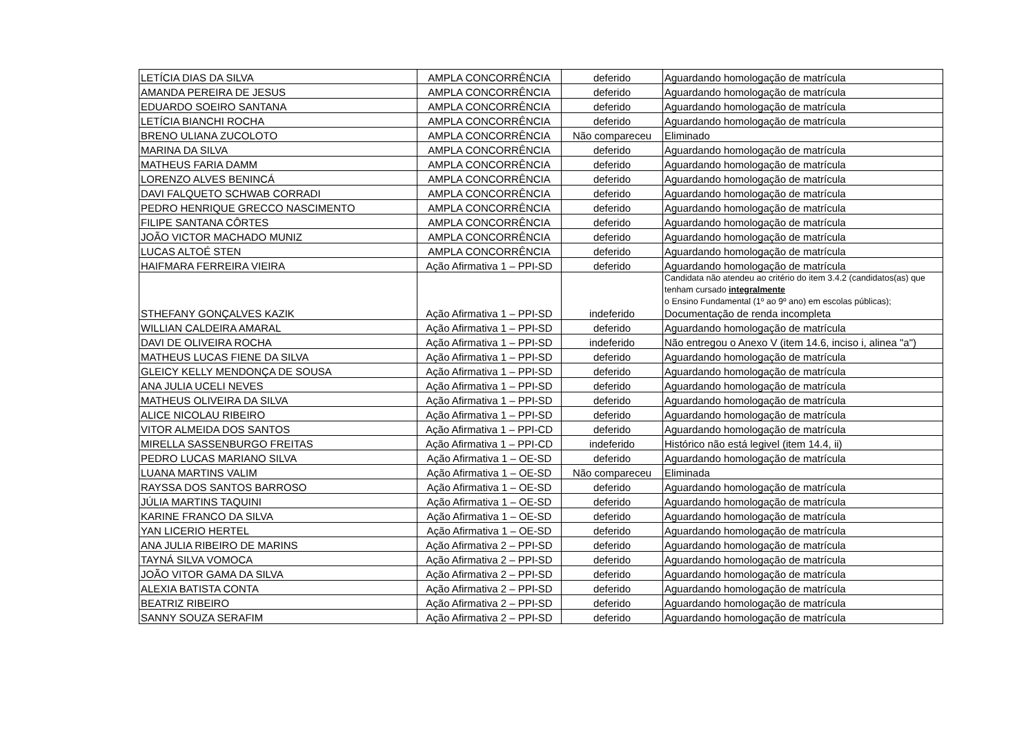| LETÍCIA DIAS DA SILVA | AMPLA CONCORRÊNCIA | deferido | Aguardando homologação de matrícula |
| AMANDA PEREIRA DE JESUS | AMPLA CONCORRÊNCIA | deferido | Aguardando homologação de matrícula |
| EDUARDO SOEIRO SANTANA | AMPLA CONCORRÊNCIA | deferido | Aguardando homologação de matrícula |
| LETÍCIA BIANCHI ROCHA | AMPLA CONCORRÊNCIA | deferido | Aguardando homologação de matrícula |
| BRENO ULIANA ZUCOLOTO | AMPLA CONCORRÊNCIA | Não compareceu | Eliminado |
| MARINA DA SILVA | AMPLA CONCORRÊNCIA | deferido | Aguardando homologação de matrícula |
| MATHEUS FARIA DAMM | AMPLA CONCORRÊNCIA | deferido | Aguardando homologação de matrícula |
| LORENZO ALVES BENINCÁ | AMPLA CONCORRÊNCIA | deferido | Aguardando homologação de matrícula |
| DAVI FALQUETO SCHWAB CORRADI | AMPLA CONCORRÊNCIA | deferido | Aguardando homologação de matrícula |
| PEDRO HENRIQUE GRECCO NASCIMENTO | AMPLA CONCORRÊNCIA | deferido | Aguardando homologação de matrícula |
| FILIPE SANTANA CÔRTES | AMPLA CONCORRÊNCIA | deferido | Aguardando homologação de matrícula |
| JOÃO VICTOR MACHADO MUNIZ | AMPLA CONCORRÊNCIA | deferido | Aguardando homologação de matrícula |
| LUCAS ALTOÉ STEN | AMPLA CONCORRÊNCIA | deferido | Aguardando homologação de matrícula |
| HAIFMARA FERREIRA VIEIRA | Ação Afirmativa 1 – PPI-SD | deferido | Aguardando homologação de matrícula |
| STHEFANY GONÇALVES KAZIK | Ação Afirmativa 1 – PPI-SD | indeferido | Candidata não atendeu ao critério do item 3.4.2 (candidatos(as) que tenham cursado integralmente o Ensino Fundamental (1º ao 9º ano) em escolas públicas); Documentação de renda incompleta |
| WILLIAN CALDEIRA AMARAL | Ação Afirmativa 1 – PPI-SD | deferido | Aguardando homologação de matrícula |
| DAVI DE OLIVEIRA ROCHA | Ação Afirmativa 1 – PPI-SD | indeferido | Não entregou o Anexo V (item 14.6, inciso i, alinea "a") |
| MATHEUS LUCAS FIENE DA SILVA | Ação Afirmativa 1 – PPI-SD | deferido | Aguardando homologação de matrícula |
| GLEICY KELLY MENDONÇA DE SOUSA | Ação Afirmativa 1 – PPI-SD | deferido | Aguardando homologação de matrícula |
| ANA JULIA UCELI NEVES | Ação Afirmativa 1 – PPI-SD | deferido | Aguardando homologação de matrícula |
| MATHEUS OLIVEIRA DA SILVA | Ação Afirmativa 1 – PPI-SD | deferido | Aguardando homologação de matrícula |
| ALICE NICOLAU RIBEIRO | Ação Afirmativa 1 – PPI-SD | deferido | Aguardando homologação de matrícula |
| VITOR ALMEIDA DOS SANTOS | Ação Afirmativa 1 – PPI-CD | deferido | Aguardando homologação de matrícula |
| MIRELLA SASSENBURGO FREITAS | Ação Afirmativa 1 – PPI-CD | indeferido | Histórico não está legivel (item 14.4, ii) |
| PEDRO LUCAS MARIANO SILVA | Ação Afirmativa 1 – OE-SD | deferido | Aguardando homologação de matrícula |
| LUANA MARTINS VALIM | Ação Afirmativa 1 – OE-SD | Não compareceu | Eliminada |
| RAYSSA DOS SANTOS BARROSO | Ação Afirmativa 1 – OE-SD | deferido | Aguardando homologação de matrícula |
| JÚLIA MARTINS TAQUINI | Ação Afirmativa 1 – OE-SD | deferido | Aguardando homologação de matrícula |
| KARINE FRANCO DA SILVA | Ação Afirmativa 1 – OE-SD | deferido | Aguardando homologação de matrícula |
| YAN LICERIO HERTEL | Ação Afirmativa 1 – OE-SD | deferido | Aguardando homologação de matrícula |
| ANA JULIA RIBEIRO DE MARINS | Ação Afirmativa 2 – PPI-SD | deferido | Aguardando homologação de matrícula |
| TAYNÁ SILVA VOMOCA | Ação Afirmativa 2 – PPI-SD | deferido | Aguardando homologação de matrícula |
| JOÃO VITOR GAMA DA SILVA | Ação Afirmativa 2 – PPI-SD | deferido | Aguardando homologação de matrícula |
| ALEXIA BATISTA CONTA | Ação Afirmativa 2 – PPI-SD | deferido | Aguardando homologação de matrícula |
| BEATRIZ RIBEIRO | Ação Afirmativa 2 – PPI-SD | deferido | Aguardando homologação de matrícula |
| SANNY SOUZA SERAFIM | Ação Afirmativa 2 – PPI-SD | deferido | Aguardando homologação de matrícula |